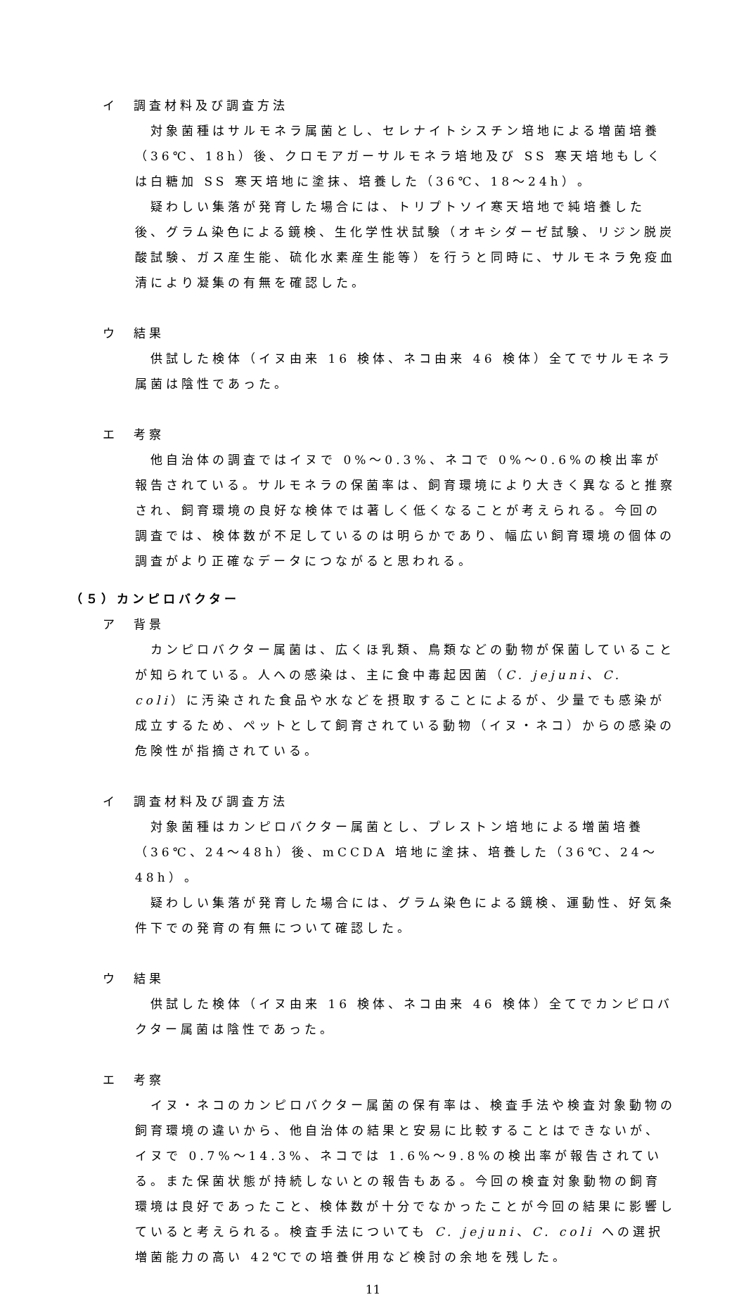イ　調査材料及び調査方法
対象菌種はサルモネラ属菌とし、セレナイトシスチン培地による増菌培養（36℃、18h）後、クロモアガーサルモネラ培地及び SS 寒天培地もしくは白糖加 SS 寒天培地に塗抹、培養した（36℃、18～24h）。
疑わしい集落が発育した場合には、トリプトソイ寒天培地で純培養した後、グラム染色による鏡検、生化学性状試験（オキシダーゼ試験、リジン脱炭酸試験、ガス産生能、硫化水素産生能等）を行うと同時に、サルモネラ免疫血清により凝集の有無を確認した。
ウ　結果
供試した検体（イヌ由来 16 検体、ネコ由来 46 検体）全てでサルモネラ属菌は陰性であった。
エ　考察
他自治体の調査ではイヌで 0%～0.3%、ネコで 0%～0.6%の検出率が報告されている。サルモネラの保菌率は、飼育環境により大きく異なると推察され、飼育環境の良好な検体では著しく低くなることが考えられる。今回の調査では、検体数が不足しているのは明らかであり、幅広い飼育環境の個体の調査がより正確なデータにつながると思われる。
（５）カンピロバクター
ア　背景
カンピロバクター属菌は、広くほ乳類、鳥類などの動物が保菌していることが知られている。人への感染は、主に食中毒起因菌（C. jejuni、C. coli）に汚染された食品や水などを摂取することによるが、少量でも感染が成立するため、ペットとして飼育されている動物（イヌ・ネコ）からの感染の危険性が指摘されている。
イ　調査材料及び調査方法
対象菌種はカンピロバクター属菌とし、プレストン培地による増菌培養（36℃、24～48h）後、mCCDA 培地に塗抹、培養した（36℃、24～48h）。
疑わしい集落が発育した場合には、グラム染色による鏡検、運動性、好気条件下での発育の有無について確認した。
ウ　結果
供試した検体（イヌ由来 16 検体、ネコ由来 46 検体）全てでカンピロバクター属菌は陰性であった。
エ　考察
イヌ・ネコのカンピロバクター属菌の保有率は、検査手法や検査対象動物の飼育環境の違いから、他自治体の結果と安易に比較することはできないが、イヌで 0.7%～14.3%、ネコでは 1.6%～9.8%の検出率が報告されている。また保菌状態が持続しないとの報告もある。今回の検査対象動物の飼育環境は良好であったこと、検体数が十分でなかったことが今回の結果に影響していると考えられる。検査手法についても C. jejuni、C. coli への選択増菌能力の高い 42℃での培養併用など検討の余地を残した。
11